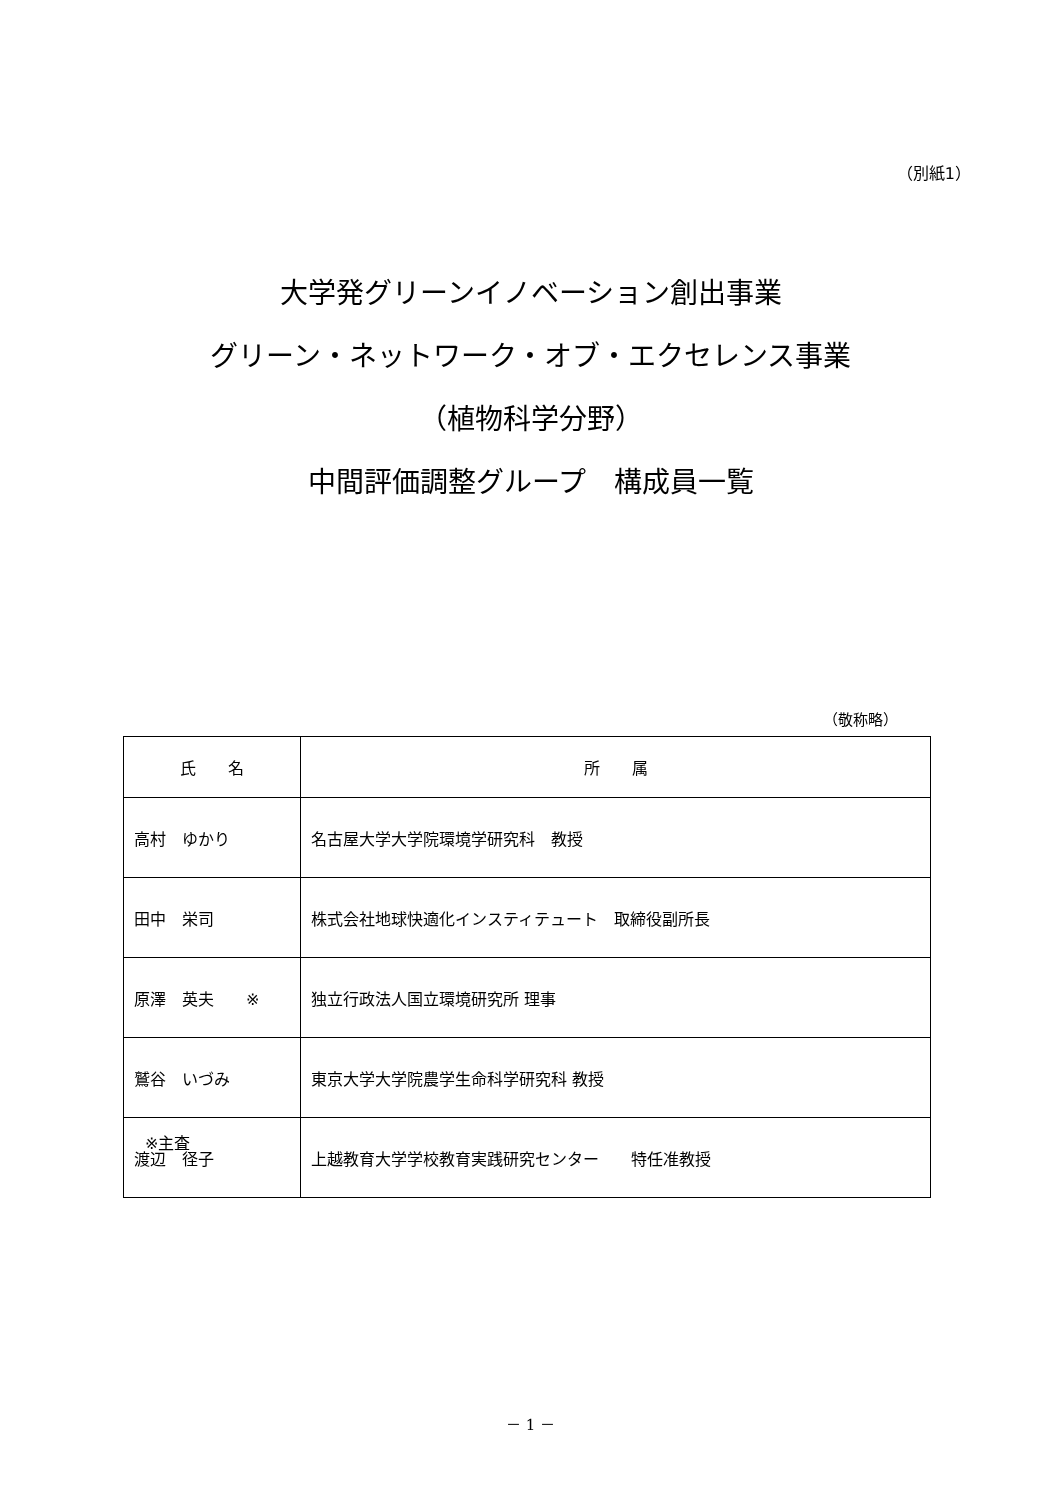（別紙1）
大学発グリーンイノベーション創出事業
グリーン・ネットワーク・オブ・エクセレンス事業
（植物科学分野）
中間評価調整グループ　構成員一覧
（敬称略）
| 氏 名 | 所 属 |
| --- | --- |
| 高村 ゆかり | 名古屋大学大学院環境学研究科 教授 |
| 田中 栄司 | 株式会社地球快適化インスティテュート 取締役副所長 |
| 原澤 英夫 ※ | 独立行政法人国立環境研究所 理事 |
| 鷲谷 いづみ | 東京大学大学院農学生命科学研究科 教授 |
| 渡辺 径子 | 上越教育大学学校教育実践研究センター 特任准教授 |
※主査
－ 1 －